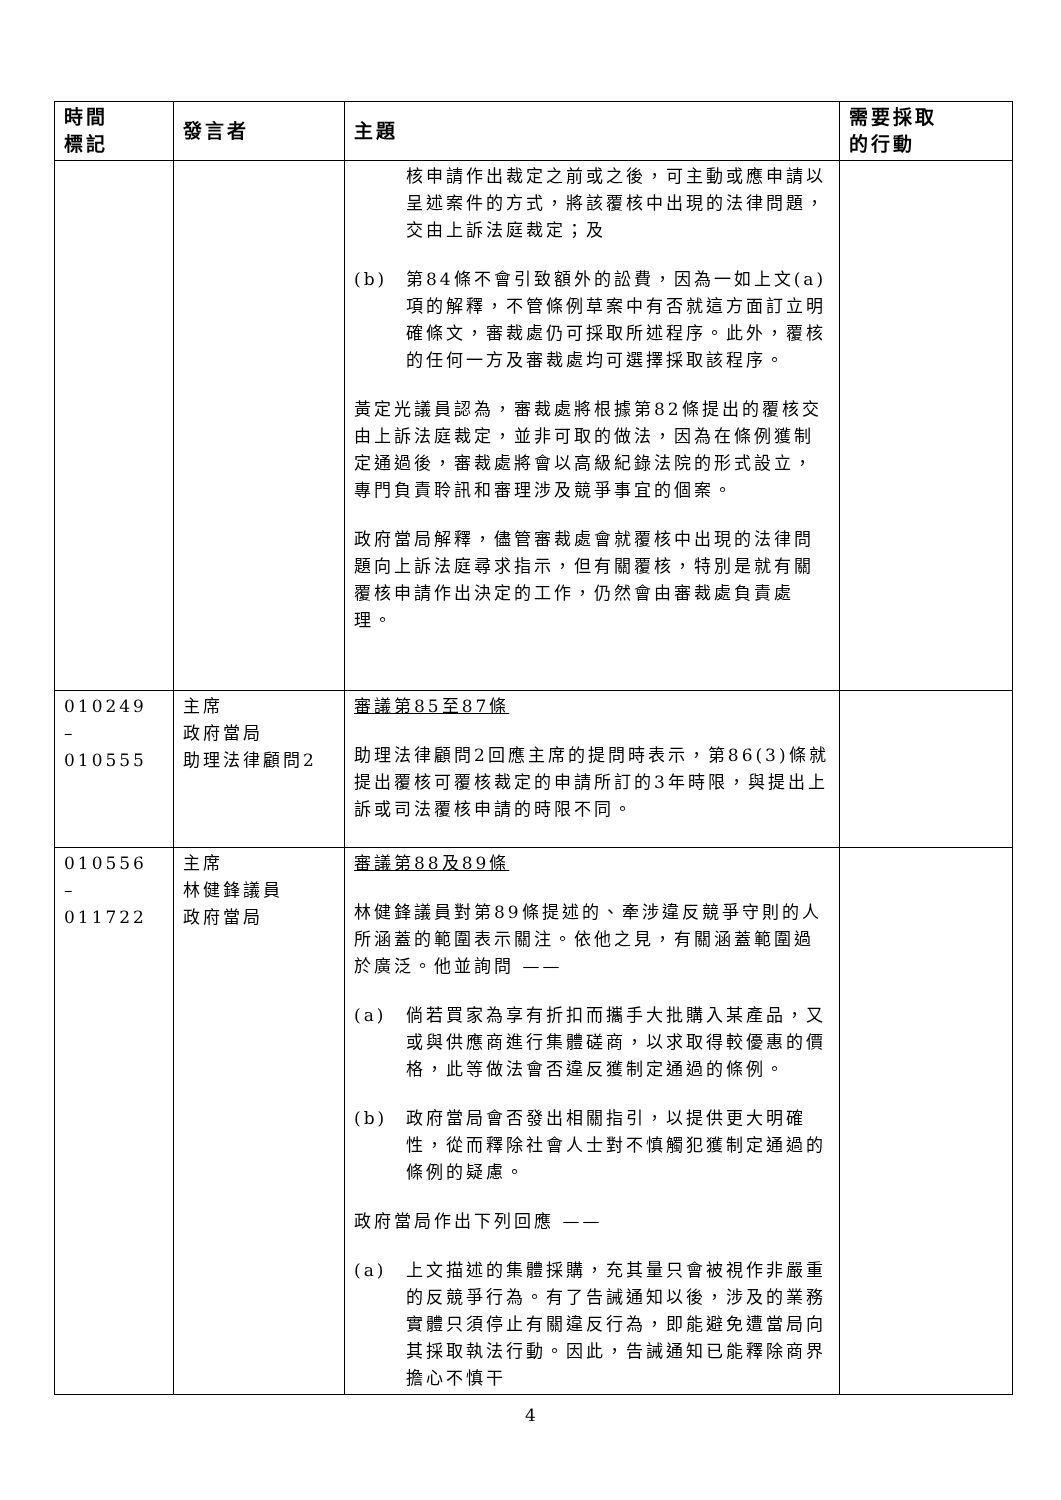| 時間 標記 | 發言者 | 主題 | 需要採取 的行動 |
| --- | --- | --- | --- |
| | | 核申請作出裁定之前或之後，可主動或應申請以呈述案件的方式，將該覆核中出現的法律問題，交由上訴法庭裁定；及 (b) 第84條不會引致額外的訟費，因為一如上文(a)項的解釋，不管條例草案中有否就這方面訂立明確條文，審裁處仍可採取所述程序。此外，覆核的任何一方及審裁處均可選擇採取該程序。 黃定光議員認為，審裁處將根據第82條提出的覆核交由上訴法庭裁定，並非可取的做法，因為在條例獲制定通過後，審裁處將會以高級紀錄法院的形式設立，專門負責聆訊和審理涉及競爭事宜的個案。 政府當局解釋，儘管審裁處會就覆核中出現的法律問題向上訴法庭尋求指示，但有關覆核，特別是就有關覆核申請作出決定的工作，仍然會由審裁處負責處理。 | |
| 010249 – 010555 | 主席 政府當局 助理法律顧問2 | 審議第85至87條 助理法律顧問2回應主席的提問時表示，第86(3)條就提出覆核可覆核裁定的申請所訂的3年時限，與提出上訴或司法覆核申請的時限不同。 | |
| 010556 – 011722 | 主席 林健鋒議員 政府當局 | 審議第88及89條 林健鋒議員對第89條提述的、牽涉違反競爭守則的人所涵蓋的範圍表示關注。依他之見，有關涵蓋範圍過於廣泛。他並詢問 —— (a) 倘若買家為享有折扣而攜手大批購入某產品，又或與供應商進行集體磋商，以求取得較優惠的價格，此等做法會否違反獲制定通過的條例。 (b) 政府當局會否發出相關指引，以提供更大明確性，從而釋除社會人士對不慎觸犯獲制定通過的條例的疑慮。 政府當局作出下列回應 —— (a) 上文描述的集體採購，充其量只會被視作非嚴重的反競爭行為。有了告誡通知以後，涉及的業務實體只須停止有關違反行為，即能避免遭當局向其採取執法行動。因此，告誡通知已能釋除商界擔心不慎干 | |
4